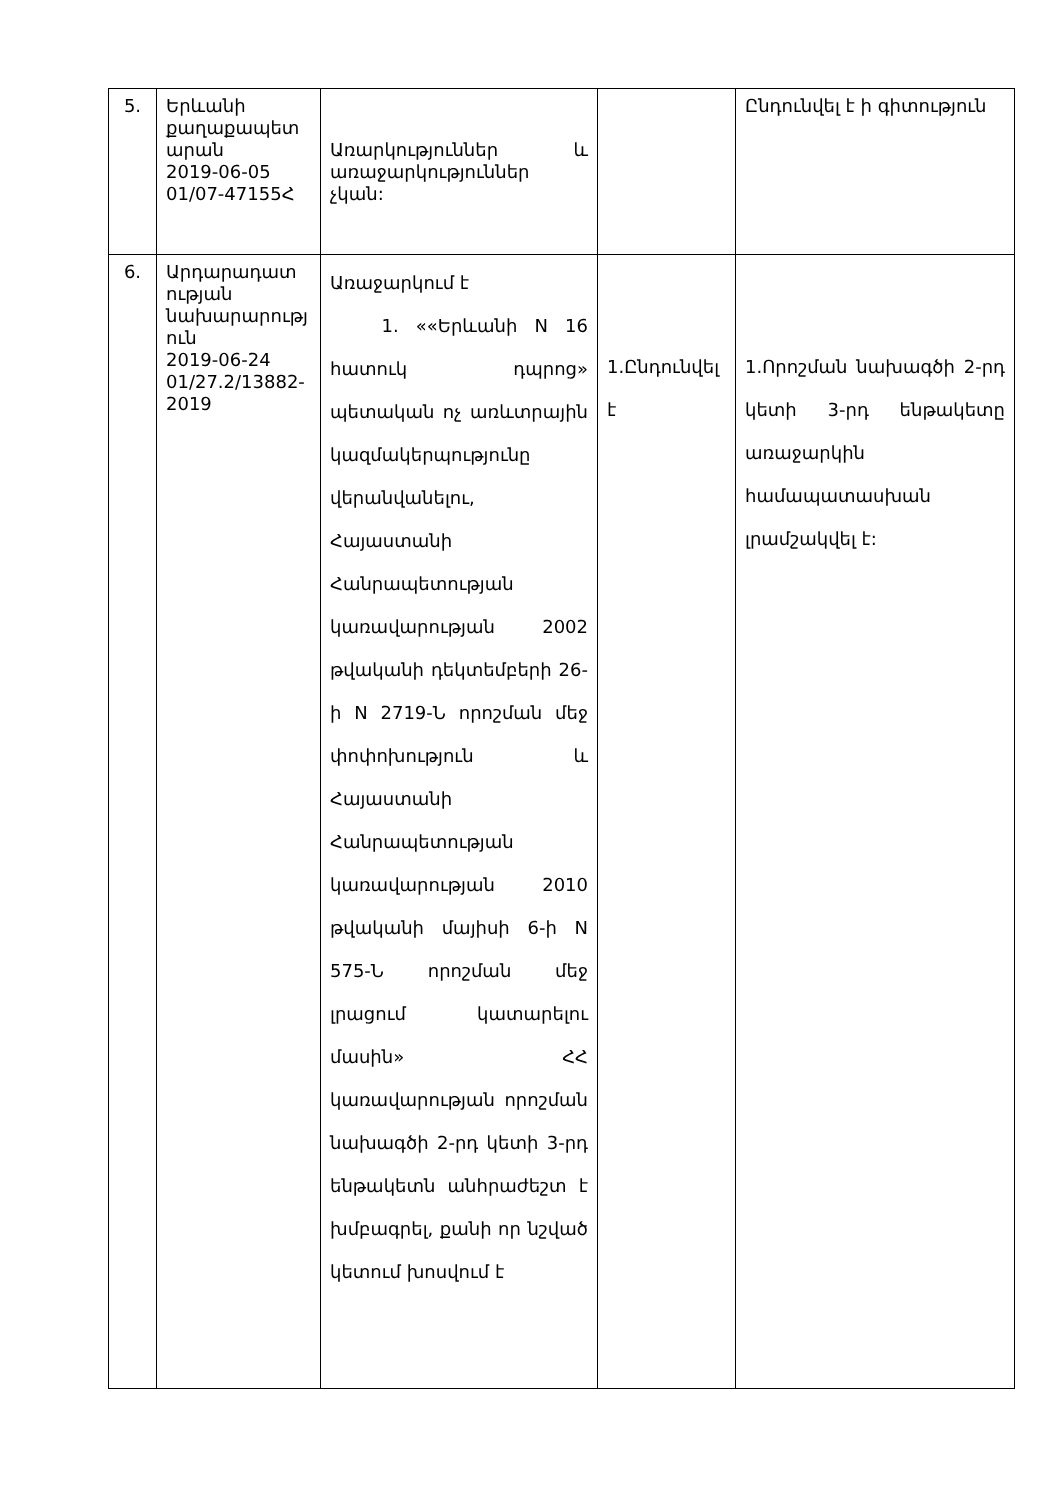| 5. | Երևանի քաղաքապետ արան 2019-06-05 01/07-47155Հ | Առարկություններ և առաջարկություններ չկան: | | Ընդունվել է ի գիտություն |
| 6. | Արդարադատ ության նախարարությ ուն 2019-06-24 01/27.2/13882-2019 | Առաջարկում է 1. ««Երևանի N 16 հատուկ դպրոց» պետական ոչ առևտրային կազմակերպությունը վերանվանելու, Հայաստանի Հանրապետության կառավարության 2002 թվականի դեկտեմբերի 26-ի N 2719-Ն որոշման մեջ փոփոխություն և Հայաստանի Հանրապետության կառավարության 2010 թվականի մայիսի 6-ի N 575-Ն որոշման մեջ լրացում կատարելու մասին» ՀՀ կառավարության որոշման նախագծի 2-րդ կետի 3-րդ ենթակետն անհրաժեշտ է խմբագրել, քանի որ նշված կետում խոսվում է | 1.Ընդունվել է | 1.Որոշման նախագծի 2-րդ կետի 3-րդ ենթակետը առաջարկին համապատասխան լրամշակվել է: |